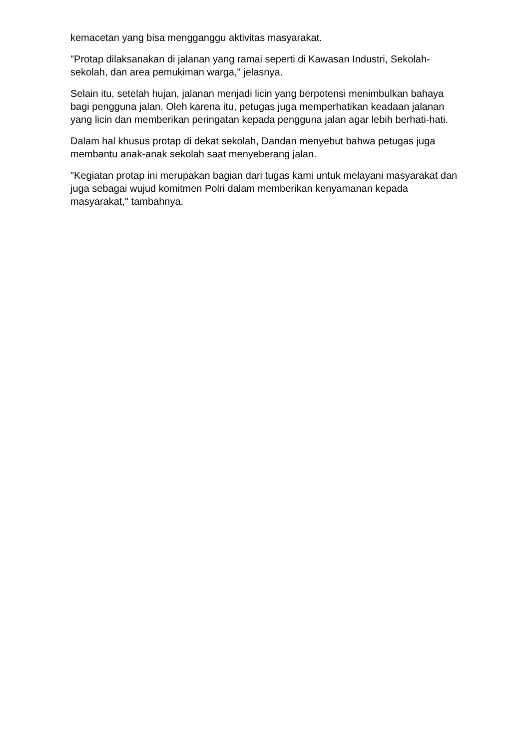kemacetan yang bisa mengganggu aktivitas masyarakat.
"Protap dilaksanakan di jalanan yang ramai seperti di Kawasan Industri, Sekolah-sekolah, dan area pemukiman warga," jelasnya.
Selain itu, setelah hujan, jalanan menjadi licin yang berpotensi menimbulkan bahaya bagi pengguna jalan. Oleh karena itu, petugas juga memperhatikan keadaan jalanan yang licin dan memberikan peringatan kepada pengguna jalan agar lebih berhati-hati.
Dalam hal khusus protap di dekat sekolah, Dandan menyebut bahwa petugas juga membantu anak-anak sekolah saat menyeberang jalan.
"Kegiatan protap ini merupakan bagian dari tugas kami untuk melayani masyarakat dan juga sebagai wujud komitmen Polri dalam memberikan kenyamanan kepada masyarakat," tambahnya.